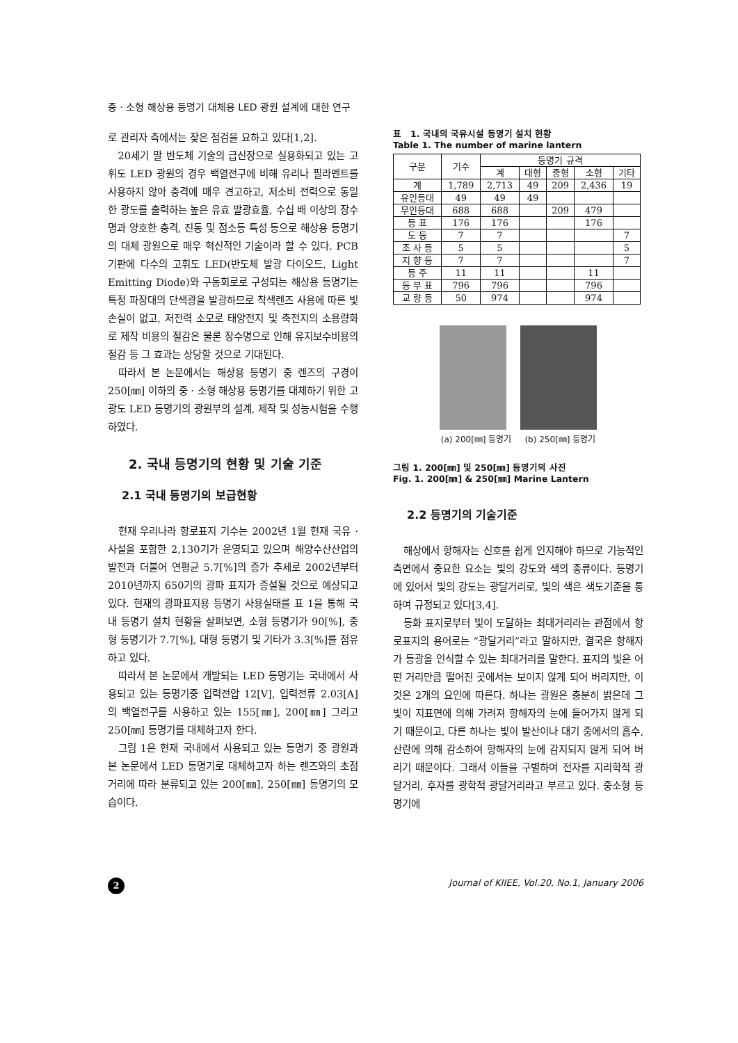중 · 소형 해상용 등명기 대체용 LED 광원 설계에 대한 연구
로 관리자 측에서는 잦은 점검을 요하고 있다[1,2].
20세기 말 반도체 기술의 급신장으로 실용화되고 있는 고휘도 LED 광원의 경우 백열전구에 비해 유리나 필라멘트를 사용하지 않아 충격에 매우 견고하고, 저소비 전력으로 동일한 광도를 출력하는 높은 유효 발광효율, 수십 배 이상의 장수명과 양호한 충격, 진동 및 점소등 특성 등으로 해상용 등명기의 대체 광원으로 매우 혁신적인 기술이라 할 수 있다. PCB 기판에 다수의 고휘도 LED(반도체 발광 다이오드, Light Emitting Diode)와 구동회로로 구성되는 해상용 등명기는 특정 파장대의 단색광을 발광하므로 착색렌즈 사용에 따른 빛 손실이 없고, 저전력 소모로 태양전지 및 축전지의 소용량화로 제작 비용의 절감은 물론 장수명으로 인해 유지보수비용의 절감 등 그 효과는 상당할 것으로 기대된다.
따라서 본 논문에서는 해상용 등명기 중 렌즈의 구경이 250[㎜] 이하의 중 · 소형 해상용 등명기를 대체하기 위한 고광도 LED 등명기의 광원부의 설계, 제작 및 성능시험을 수행하였다.
2. 국내 등명기의 현황 및 기술 기준
2.1 국내 등명기의 보급현황
현재 우리나라 항로표지 기수는 2002년 1월 현재 국유 · 사설을 포함한 2,130기가 운영되고 있으며 해양수산산업의 발전과 더불어 연평균 5.7[%]의 증가 추세로 2002년부터 2010년까지 650기의 광파 표지가 증설될 것으로 예상되고 있다. 현재의 광파표지용 등명기 사용실태를 표 1을 통해 국내 등명기 설치 현황을 살펴보면, 소형 등명기가 90[%], 중형 등명기가 7.7[%], 대형 등명기 및 기타가 3.3[%]를 점유하고 있다.
따라서 본 논문에서 개발되는 LED 등명기는 국내에서 사용되고 있는 등명기중 입력전압 12[V], 입력전류 2.03[A]의 백열전구를 사용하고 있는 155[㎜], 200[㎜] 그리고 250[㎜] 등명기를 대체하고자 한다.
그림 1은 현재 국내에서 사용되고 있는 등명기 중 광원과 본 논문에서 LED 등명기로 대체하고자 하는 렌즈와의 초점거리에 따라 분류되고 있는 200[㎜], 250[㎜] 등명기의 모습이다.
표 1. 국내의 국유시설 등명기 설치 현황
Table 1. The number of marine lantern
| 구분 | 기수 | 등명기 규격 | | | | |
| --- | --- | --- | --- | --- | --- | --- |
| | | 계 | 대형 | 중형 | 소형 | 기타 |
| 계 | 1,789 | 2,713 | 49 | 209 | 2,436 | 19 |
| 유인등대 | 49 | 49 | 49 | | | |
| 무인등대 | 688 | 688 | | 209 | 479 | |
| 등 표 | 176 | 176 | | | 176 | |
| 도 등 | 7 | 7 | | | | 7 |
| 조 사 등 | 5 | 5 | | | | 5 |
| 지 향 등 | 7 | 7 | | | | 7 |
| 등 주 | 11 | 11 | | | 11 | |
| 등 부 표 | 796 | 796 | | | 796 | |
| 교 량 등 | 50 | 974 | | | 974 | |
(a) 200[㎜] 등명기 (b) 250[㎜] 등명기
그림 1. 200[㎜] 및 250[㎜] 등명기의 사진
Fig. 1. 200[㎜] & 250[㎜] Marine Lantern
2.2 등명기의 기술기준
해상에서 항해자는 신호를 쉽게 인지해야 하므로 기능적인 측면에서 중요한 요소는 빛의 강도와 색의 종류이다. 등명기에 있어서 빛의 강도는 광달거리로, 빛의 색은 색도기준을 통하여 규정되고 있다[3,4].
등화 표지로부터 빛이 도달하는 최대거리라는 관점에서 항로표지의 용어로는 “광달거리”라고 말하지만, 결국은 항해자가 등광을 인식할 수 있는 최대거리를 말한다. 표지의 빛은 어떤 거리만큼 떨어진 곳에서는 보이지 않게 되어 버리지만, 이것은 2개의 요인에 따른다. 하나는 광원은 충분히 밝은데 그 빛이 지표면에 의해 가려져 항해자의 눈에 들어가지 않게 되기 때문이고, 다른 하나는 빛이 발산이나 대기 중에서의 흡수, 산란에 의해 감소하여 항해자의 눈에 감지되지 않게 되어 버리기 때문이다. 그래서 이들을 구별하여 전자를 지리학적 광달거리, 후자를 광학적 광달거리라고 부르고 있다. 중소형 등명기에
2
Journal of KIIEE, Vol.20, No.1, January 2006